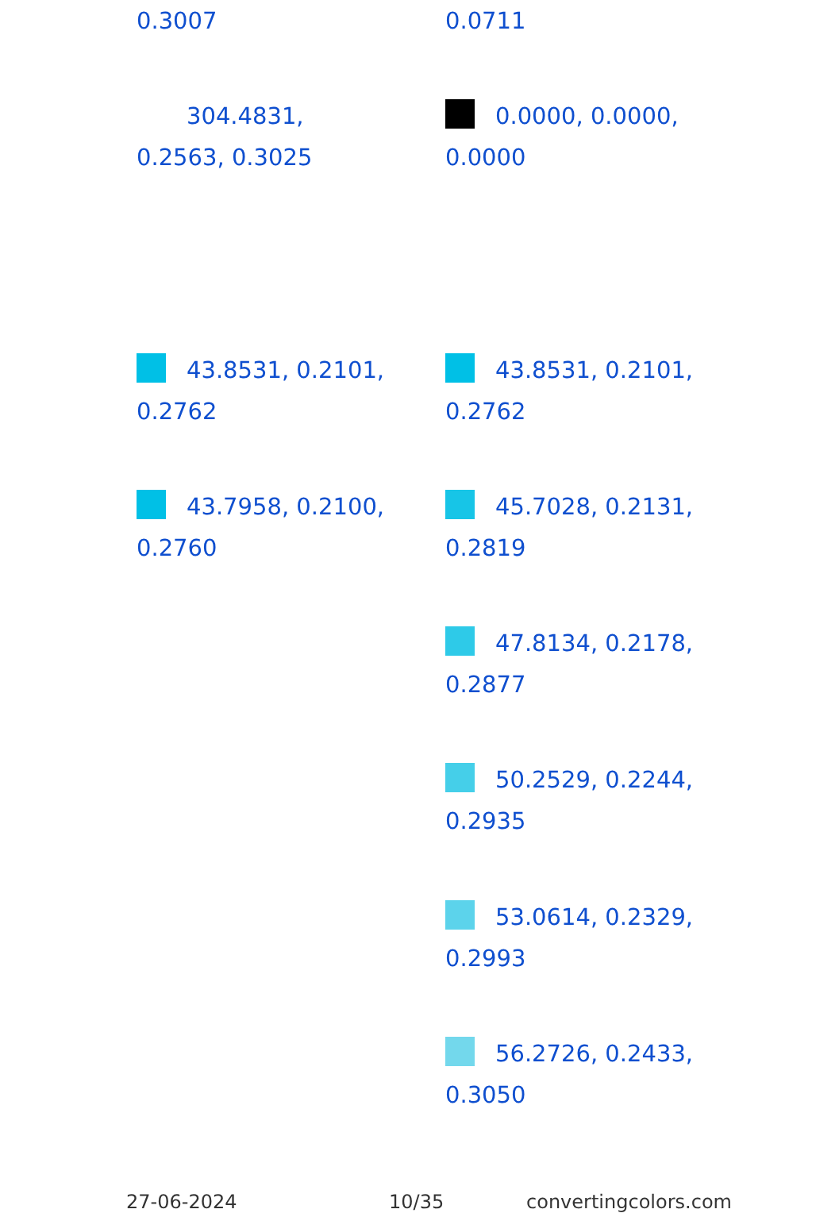0.3007 0.0711
304.4831, 0.2563, 0.3025
0.0000, 0.0000, 0.0000
43.8531, 0.2101, 0.2762
43.8531, 0.2101, 0.2762
43.7958, 0.2100, 0.2760
45.7028, 0.2131, 0.2819
47.8134, 0.2178, 0.2877
50.2529, 0.2244, 0.2935
53.0614, 0.2329, 0.2993
56.2726, 0.2433, 0.3050
27-06-2024 10/35 convertingcolors.com